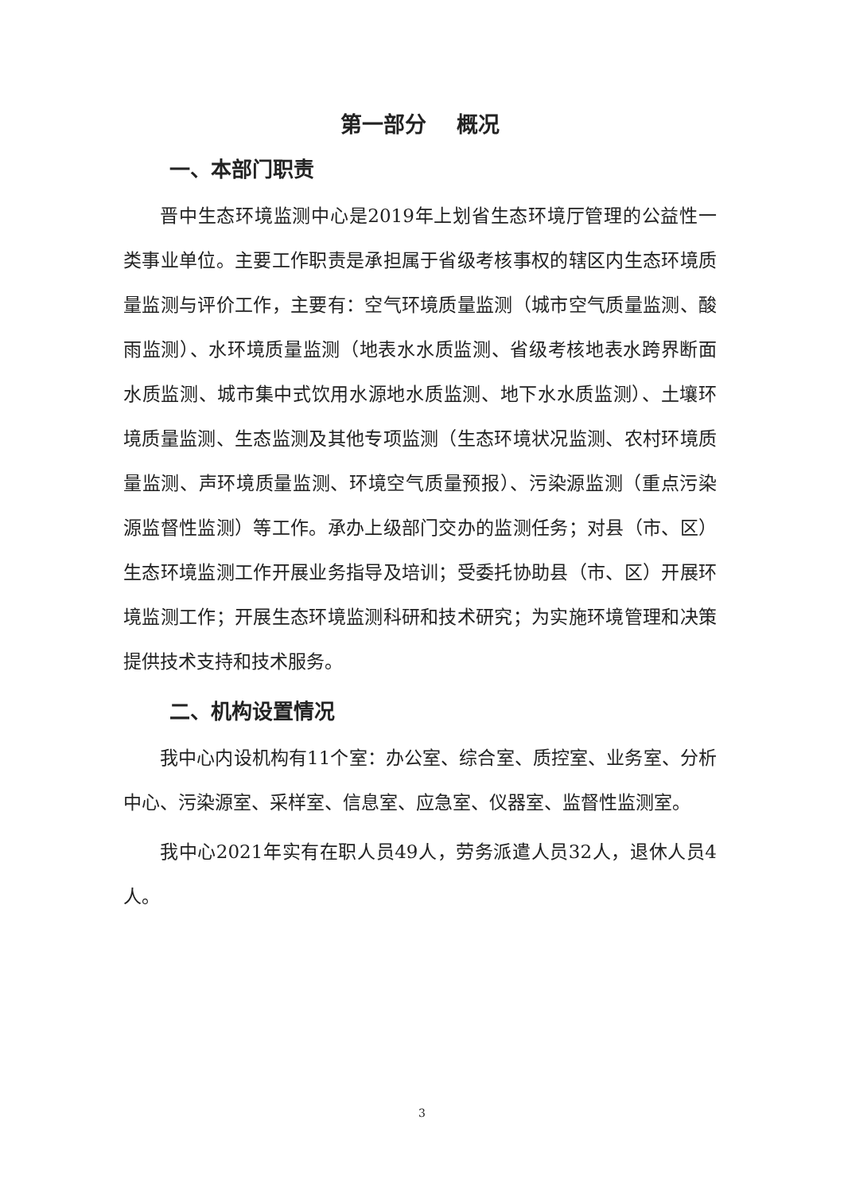第一部分 概况
一、本部门职责
晋中生态环境监测中心是2019年上划省生态环境厅管理的公益性一类事业单位。主要工作职责是承担属于省级考核事权的辖区内生态环境质量监测与评价工作，主要有：空气环境质量监测（城市空气质量监测、酸雨监测）、水环境质量监测（地表水水质监测、省级考核地表水跨界断面水质监测、城市集中式饮用水源地水质监测、地下水水质监测）、土壤环境质量监测、生态监测及其他专项监测（生态环境状况监测、农村环境质量监测、声环境质量监测、环境空气质量预报）、污染源监测（重点污染源监督性监测）等工作。承办上级部门交办的监测任务；对县（市、区）生态环境监测工作开展业务指导及培训；受委托协助县（市、区）开展环境监测工作；开展生态环境监测科研和技术研究；为实施环境管理和决策提供技术支持和技术服务。
二、机构设置情况
我中心内设机构有11个室：办公室、综合室、质控室、业务室、分析中心、污染源室、采样室、信息室、应急室、仪器室、监督性监测室。
我中心2021年实有在职人员49人，劳务派遣人员32人，退休人员4人。
3